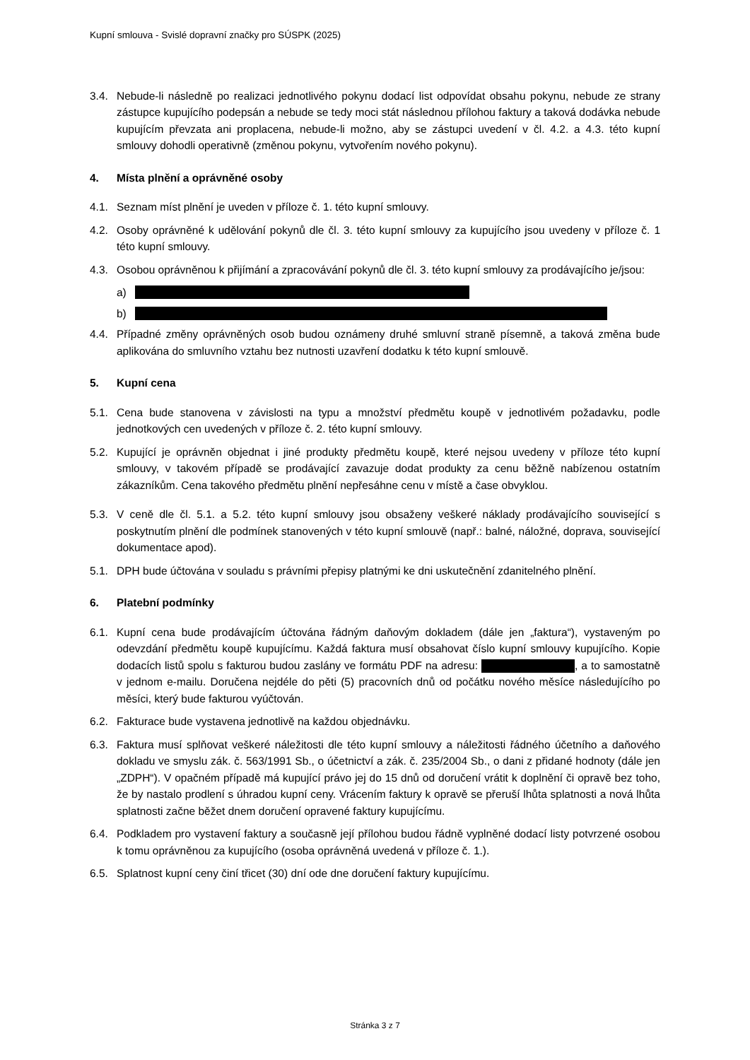Kupní smlouva - Svislé dopravní značky pro SÚSPK (2025)
3.4. Nebude-li následně po realizaci jednotlivého pokynu dodací list odpovídat obsahu pokynu, nebude ze strany zástupce kupujícího podepsán a nebude se tedy moci stát následnou přílohou faktury a taková dodávka nebude kupujícím převzata ani proplacena, nebude-li možno, aby se zástupci uvedení v čl. 4.2. a 4.3. této kupní smlouvy dohodli operativně (změnou pokynu, vytvořením nového pokynu).
4. Místa plnění a oprávněné osoby
4.1. Seznam míst plnění je uveden v příloze č. 1. této kupní smlouvy.
4.2. Osoby oprávněné k udělování pokynů dle čl. 3. této kupní smlouvy za kupujícího jsou uvedeny v příloze č. 1 této kupní smlouvy.
4.3. Osobou oprávněnou k přijímání a zpracovávání pokynů dle čl. 3. této kupní smlouvy za prodávajícího je/jsou:
a)
b)
4.4. Případné změny oprávněných osob budou oznámeny druhé smluvní straně písemně, a taková změna bude aplikována do smluvního vztahu bez nutnosti uzavření dodatku k této kupní smlouvě.
5. Kupní cena
5.1. Cena bude stanovena v závislosti na typu a množství předmětu koupě v jednotlivém požadavku, podle jednotkových cen uvedených v příloze č. 2. této kupní smlouvy.
5.2. Kupující je oprávněn objednat i jiné produkty předmětu koupě, které nejsou uvedeny v příloze této kupní smlouvy, v takovém případě se prodávající zavazuje dodat produkty za cenu běžně nabízenou ostatním zákazníkům. Cena takového předmětu plnění nepřesáhne cenu v místě a čase obvyklou.
5.3. V ceně dle čl. 5.1. a 5.2. této kupní smlouvy jsou obsaženy veškeré náklady prodávajícího související s poskytnutím plnění dle podmínek stanovených v této kupní smlouvě (např.: balné, náložné, doprava, související dokumentace apod).
5.1. DPH bude účtována v souladu s právními přepisy platnými ke dni uskutečnění zdanitelného plnění.
6. Platební podmínky
6.1. Kupní cena bude prodávajícím účtována řádným daňovým dokladem (dále jen „faktura“), vystaveným po odevzdání předmětu koupě kupujícímu. Každá faktura musí obsahovat číslo kupní smlouvy kupujícího. Kopie dodacích listů spolu s fakturou budou zaslány ve formátu PDF na adresu: , a to samostatně v jednom e-mailu. Doručena nejdéle do pěti (5) pracovních dnů od počátku nového měsíce následujícího po měsíci, který bude fakturou vyúčtován.
6.2. Fakturace bude vystavena jednotlivě na každou objednávku.
6.3. Faktura musí splňovat veškeré náležitosti dle této kupní smlouvy a náležitosti řádného účetního a daňového dokladu ve smyslu zák. č. 563/1991 Sb., o účetnictví a zák. č. 235/2004 Sb., o dani z přidané hodnoty (dále jen „ZDPH“). V opačném případě má kupující právo jej do 15 dnů od doručení vrátit k doplnění či opravě bez toho, že by nastalo prodlení s úhradou kupní ceny. Vrácením faktury k opravě se přeruší lhůta splatnosti a nová lhůta splatnosti začne běžet dnem doručení opravené faktury kupujícímu.
6.4. Podkladem pro vystavení faktury a současně její přílohou budou řádně vyplněné dodací listy potvrzené osobou k tomu oprávněnou za kupujícího (osoba oprávněná uvedená v příloze č. 1.).
6.5. Splatnost kupní ceny činí třicet (30) dní ode dne doručení faktury kupujícímu.
Stránka 3 z 7